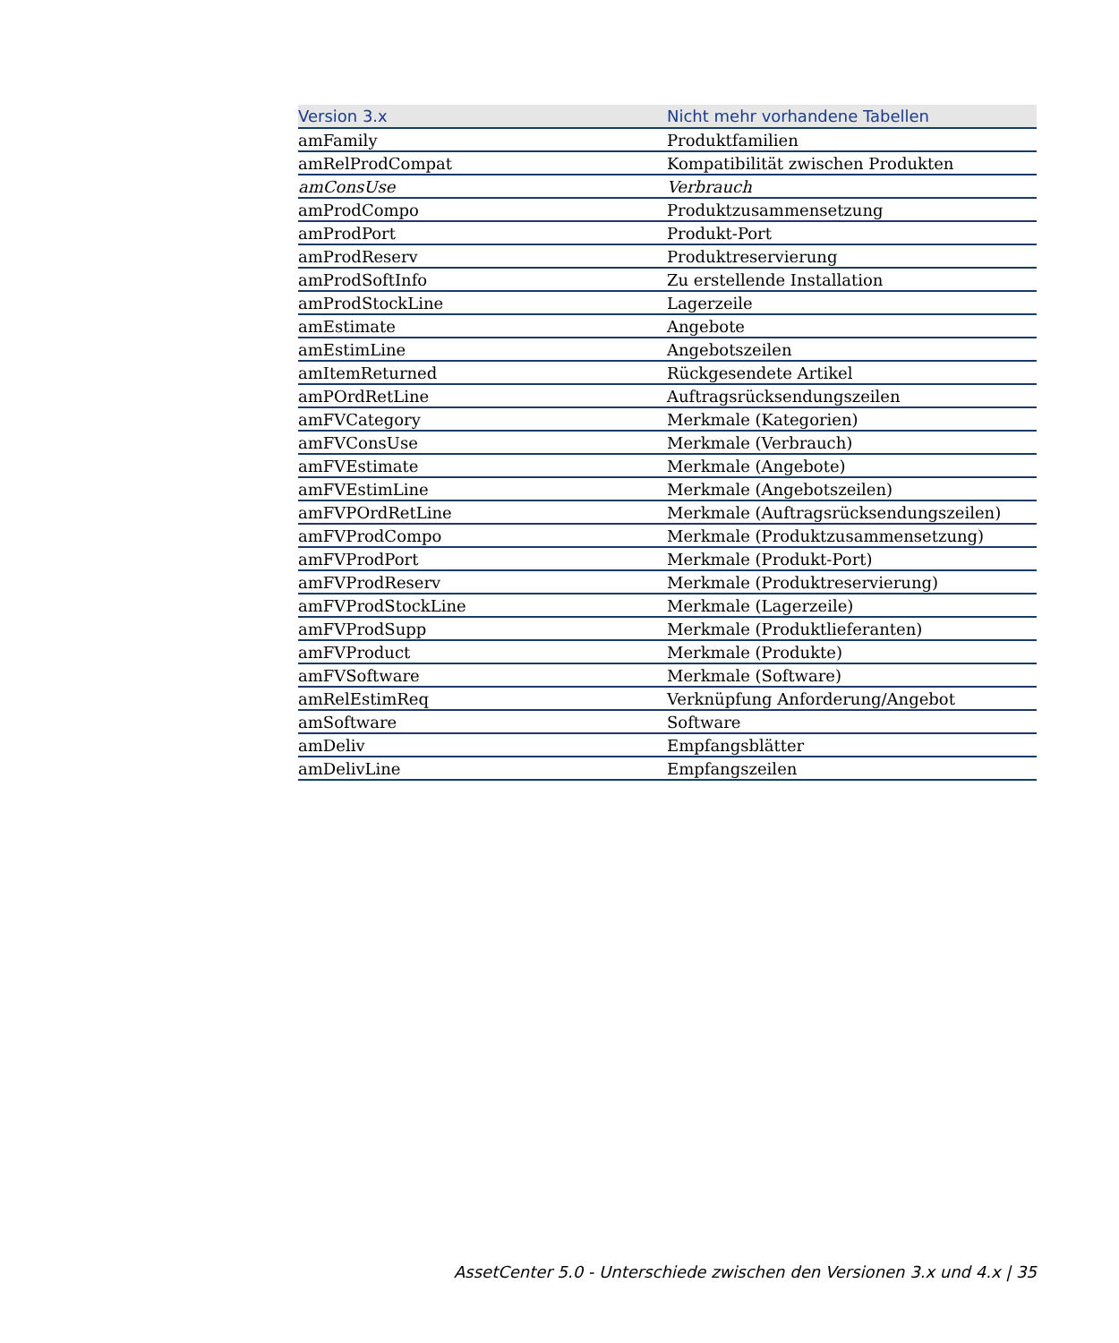| Version 3.x | Nicht mehr vorhandene Tabellen |
| --- | --- |
| amFamily | Produktfamilien |
| amRelProdCompat | Kompatibilität zwischen Produkten |
| amConsUse | Verbrauch |
| amProdCompo | Produktzusammensetzung |
| amProdPort | Produkt-Port |
| amProdReserv | Produktreservierung |
| amProdSoftInfo | Zu erstellende Installation |
| amProdStockLine | Lagerzeile |
| amEstimate | Angebote |
| amEstimLine | Angebotszeilen |
| amItemReturned | Rückgesendete Artikel |
| amPOrdRetLine | Auftragsrücksendungszeilen |
| amFVCategory | Merkmale (Kategorien) |
| amFVConsUse | Merkmale (Verbrauch) |
| amFVEstimate | Merkmale (Angebote) |
| amFVEstimLine | Merkmale (Angebotszeilen) |
| amFVPOrdRetLine | Merkmale (Auftragsrücksendungszeilen) |
| amFVProdCompo | Merkmale (Produktzusammensetzung) |
| amFVProdPort | Merkmale (Produkt-Port) |
| amFVProdReserv | Merkmale (Produktreservierung) |
| amFVProdStockLine | Merkmale (Lagerzeile) |
| amFVProdSupp | Merkmale (Produktlieferanten) |
| amFVProduct | Merkmale (Produkte) |
| amFVSoftware | Merkmale (Software) |
| amRelEstimReq | Verknüpfung Anforderung/Angebot |
| amSoftware | Software |
| amDeliv | Empfangsblätter |
| amDelivLine | Empfangszeilen |
AssetCenter 5.0 - Unterschiede zwischen den Versionen 3.x und 4.x | 35